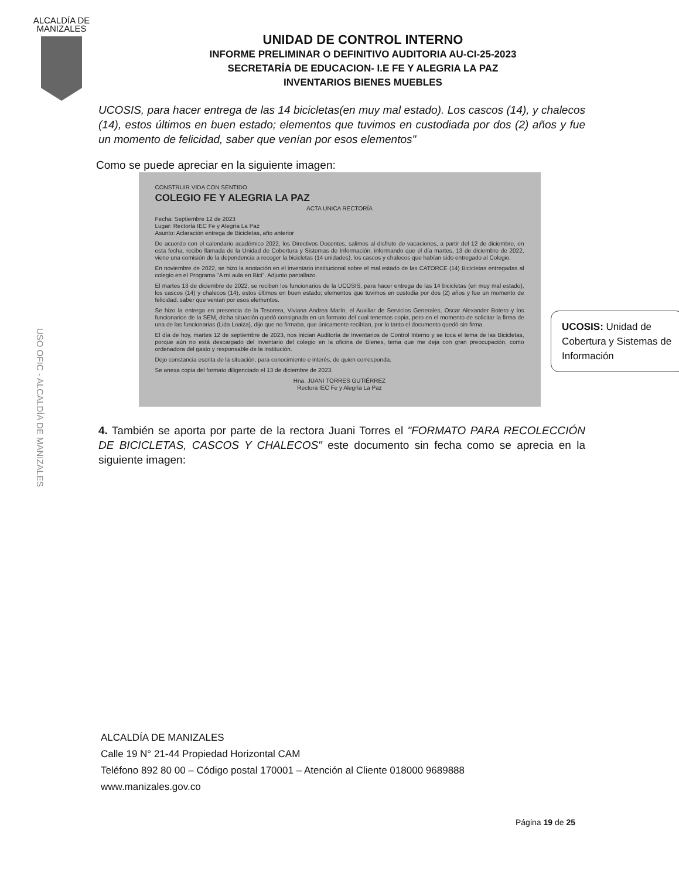ALCALDÍA DE MANIZALES
USO OFIC - ALCALDÍA DE MANIZALES
UNIDAD DE CONTROL INTERNO
INFORME PRELIMINAR O DEFINITIVO AUDITORIA AU-CI-25-2023
SECRETARÍA DE EDUCACION- I.E FE Y ALEGRIA LA PAZ
INVENTARIOS BIENES MUEBLES
UCOSIS, para hacer entrega de las 14 bicicletas(en muy mal estado). Los cascos (14), y chalecos (14), estos últimos en buen estado; elementos que tuvimos en custodiada por dos (2) años y fue un momento de felicidad, saber que venían por esos elementos"
Como se puede apreciar en la siguiente imagen:
CONSTRUIR VIDA CON SENTIDO
COLEGIO FE Y ALEGRIA LA PAZ
ACTA UNICA RECTORÍA
Fecha: Septiembre 12 de 2023
Lugar: Rectoría IEC Fe y Alegría La Paz
Asunto: Aclaración entrega de Bicicletas, año anterior
De acuerdo con el calendario académico 2022, los Directivos Docentes, salimos al disfrute de vacaciones, a partir del 12 de diciembre, en esta fecha, recibo llamada de la Unidad de Cobertura y Sistemas de Información, informando que el día martes, 13 de diciembre de 2022, viene una comisión de la dependencia a recoger la bicicletas (14 unidades), los cascos y chalecos que habían sido entregado al Colegio.
En noviembre de 2022, se hizo la anotación en el inventario institucional sobre el mal estado de las CATORCE (14) Bicicletas entregadas al colegio en el Programa "A mi aula en Bici". Adjunto pantallazo.
El martes 13 de diciembre de 2022, se reciben los funcionarios de la UCOSIS, para hacer entrega de las 14 bicicletas (en muy mal estado), los cascos (14) y chalecos (14), estos últimos en buen estado; elementos que tuvimos en custodia por dos (2) años y fue un momento de felicidad, saber que venían por esos elementos.
Se hizo la entrega en presencia de la Tesorera, Viviana Andrea Marín, el Auxiliar de Servicios Generales, Oscar Alexander Botero y los funcionarios de la SEM, dicha situación quedó consignada en un formato del cual tenemos copia, pero en el momento de solicitar la firma de una de las funcionarias (Lida Loaiza), dijo que no firmaba, que únicamente recibían, por lo tanto el documento quedó sin firma.
El día de hoy, martes 12 de septiembre de 2023, nos inician Auditoría de Inventarios de Control Interno y se toca el tema de las Bicicletas, porque aún no está descargado del inventario del colegio en la oficina de Bienes, tema que me deja con gran preocupación, como ordenadora del gasto y responsable de la institución.
Dejo constancia escrita de la situación, para conocimiento e interés, de quien corresponda.
Se anexa copia del formato diligenciado el 13 de diciembre de 2023.
Hna. JUANI TORRES GUTIÉRREZ
Rectora IEC Fe y Alegría La Paz
UCOSIS: Unidad de Cobertura y Sistemas de Información
4. También se aporta por parte de la rectora Juani Torres el "FORMATO PARA RECOLECCIÓN DE BICICLETAS, CASCOS Y CHALECOS" este documento sin fecha como se aprecia en la siguiente imagen:
ALCALDÍA DE MANIZALES
Calle 19 N° 21-44 Propiedad Horizontal CAM
Teléfono 892 80 00 – Código postal 170001 – Atención al Cliente 018000 9689888
www.manizales.gov.co
Página 19 de 25